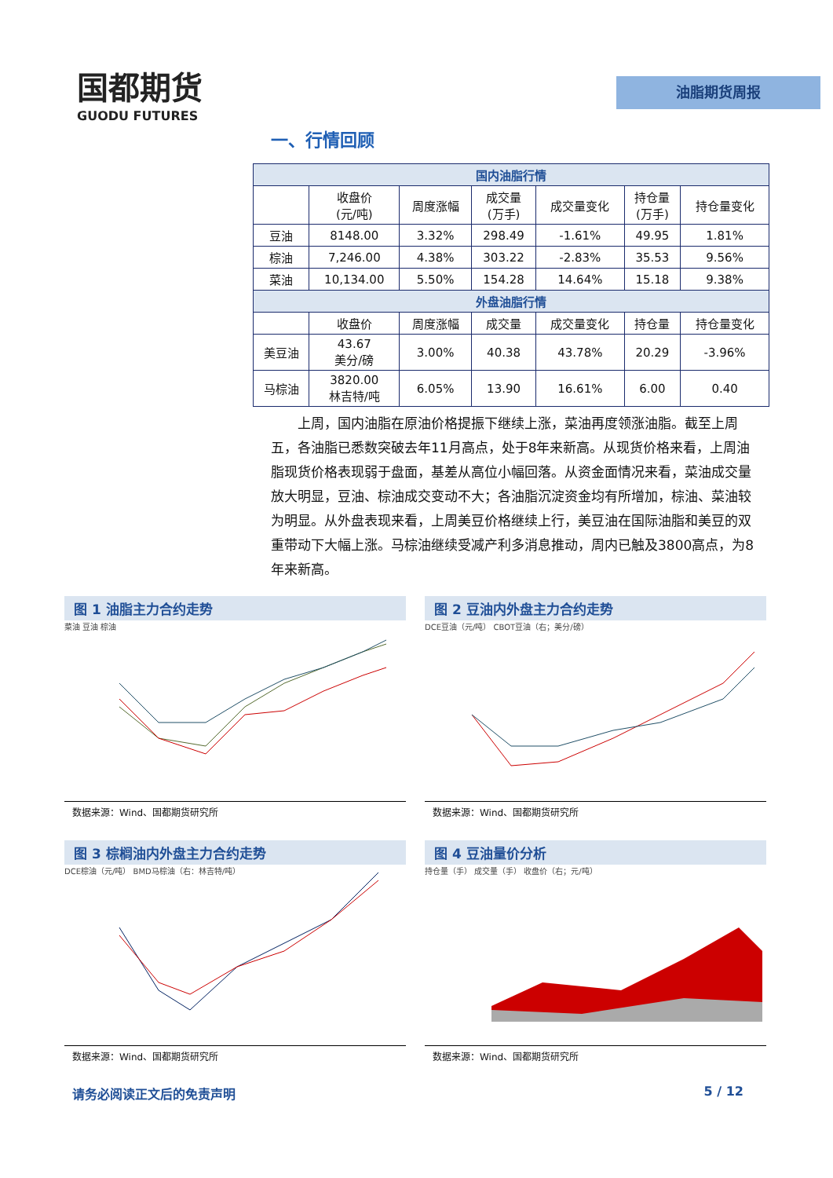国都期货
GUODU FUTURES
油脂期货周报
一、行情回顾
| 国内油脂行情 | | | | | | |
| --- | --- | --- | --- | --- | --- | --- |
| | 收盘价 (元/吨) | 周度涨幅 | 成交量 (万手) | 成交量变化 | 持仓量 (万手) | 持仓量变化 |
| 豆油 | 8148.00 | 3.32% | 298.49 | -1.61% | 49.95 | 1.81% |
| 棕油 | 7,246.00 | 4.38% | 303.22 | -2.83% | 35.53 | 9.56% |
| 菜油 | 10,134.00 | 5.50% | 154.28 | 14.64% | 15.18 | 9.38% |
| 外盘油脂行情 | | | | | | |
| | 收盘价 | 周度涨幅 | 成交量 | 成交量变化 | 持仓量 | 持仓量变化 |
| 美豆油 | 43.67 美分/磅 | 3.00% | 40.38 | 43.78% | 20.29 | -3.96% |
| 马棕油 | 3820.00 林吉特/吨 | 6.05% | 13.90 | 16.61% | 6.00 | 0.40 |
上周，国内油脂在原油价格提振下继续上涨，菜油再度领涨油脂。截至上周五，各油脂已悉数突破去年11月高点，处于8年来新高。从现货价格来看，上周油脂现货价格表现弱于盘面，基差从高位小幅回落。从资金面情况来看，菜油成交量放大明显，豆油、棕油成交变动不大；各油脂沉淀资金均有所增加，棕油、菜油较为明显。从外盘表现来看，上周美豆价格继续上行，美豆油在国际油脂和美豆的双重带动下大幅上涨。马棕油继续受减产利多消息推动，周内已触及3800高点，为8年来新高。
图 1 油脂主力合约走势
菜油 豆油 棕油
数据来源：Wind、国都期货研究所
图 2 豆油内外盘主力合约走势
DCE豆油（元/吨） CBOT豆油（右；美分/磅）
数据来源：Wind、国都期货研究所
图 3 棕榈油内外盘主力合约走势
DCE棕油（元/吨） BMD马棕油（右：林吉特/吨）
数据来源：Wind、国都期货研究所
图 4 豆油量价分析
持仓量（手） 成交量（手） 收盘价（右；元/吨）
数据来源：Wind、国都期货研究所
请务必阅读正文后的免责声明 5 / 12